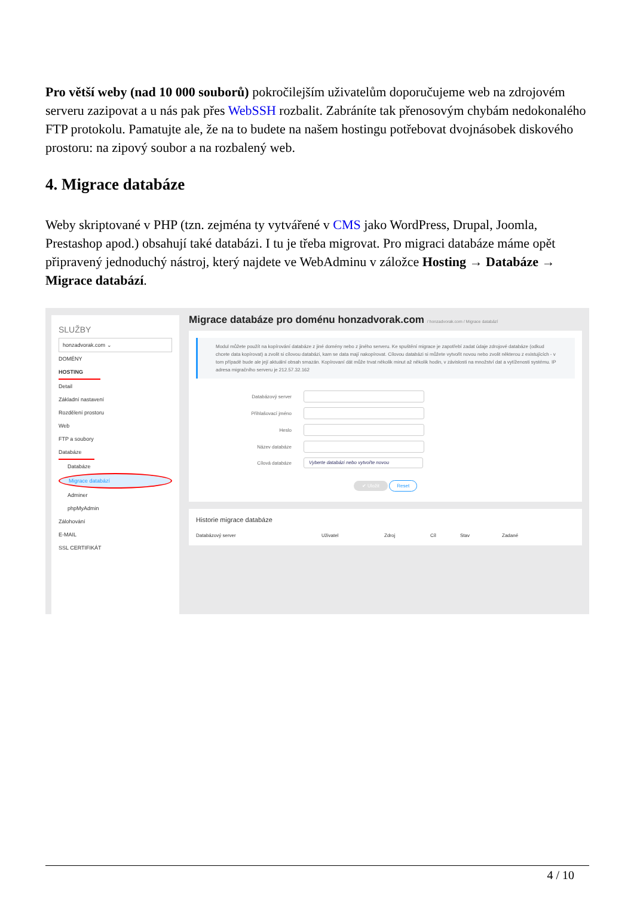Pro větší weby (nad 10 000 souborů) pokročilejším uživatelům doporučujeme web na zdrojovém serveru zazipovat a u nás pak přes WebSSH rozbalit. Zabráníte tak přenosovým chybám nedokonalého FTP protokolu. Pamatujte ale, že na to budete na našem hostingu potřebovat dvojnásobek diskového prostoru: na zipový soubor a na rozbalený web.
4. Migrace databáze
Weby skriptované v PHP (tzn. zejména ty vytvářené v CMS jako WordPress, Drupal, Joomla, Prestashop apod.) obsahují také databázi. I tu je třeba migrovat. Pro migraci databáze máme opět připravený jednoduchý nástroj, který najdete ve WebAdminu v záložce Hosting → Databáze → Migrace databází.
SLUŽBY
honzadvorak.com ⌄
DOMÉNY
HOSTING
Detail
Základní nastavení
Rozdělení prostoru
Web
FTP a soubory
Databáze
Databáze
Migrace databází
Adminer
phpMyAdmin
Zálohování
E-MAIL
SSL CERTIFIKÁT
Migrace databáze pro doménu honzadvorak.com / honzadvorak.com / Migrace databází
Modul můžete použít na kopírování databáze z jiné domény nebo z jiného serveru. Ke spuštění migrace je zapotřebí zadat údaje zdrojové databáze (odkud chcete data kopírovat) a zvolit si cílovou databázi, kam se data mají nakopírovat. Cílovou databázi si můžete vytvořit novou nebo zvolit některou z existujících - v tom případě bude ale její aktuální obsah smazán. Kopírovaní dát může trvat několik minut až několik hodin, v závislosti na množství dat a vytíženosti systému. IP adresa migračního serveru je 212.57.32.162
Databázový server
Přihlašovací jméno
Heslo
Název databáze
Cílová databáze Vyberte databázi nebo vytvořte novou
✔ Uložit Reset
Historie migrace databáze
Databázový server Uživatel Zdroj Cíl Stav Zadané
4 / 10